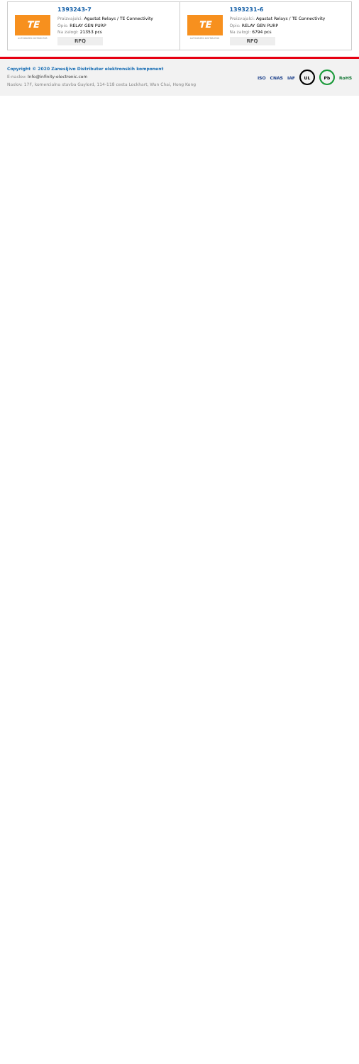TE
AUTHORIZED DISTRIBUTOR
1393243-7
Proizvajalci: Agastat Relays / TE Connectivity
Opis: RELAY GEN PURP
Na zalogi: 21353 pcs
RFQ
TE
AUTHORIZED DISTRIBUTOR
1393231-6
Proizvajalci: Agastat Relays / TE Connectivity
Opis: RELAY GEN PURP
Na zalogi: 6794 pcs
RFQ
Copyright © 2020 Zanesljivo Distributer elektronskih komponent
E-naslov: Info@infinity-electronic.com
Naslov: 17F, komercialna stavba Gaylord, 114-118 cesta Lockhart, Wan Chai, Hong Kong
ISO CNAS IAF UL Pb RoHS